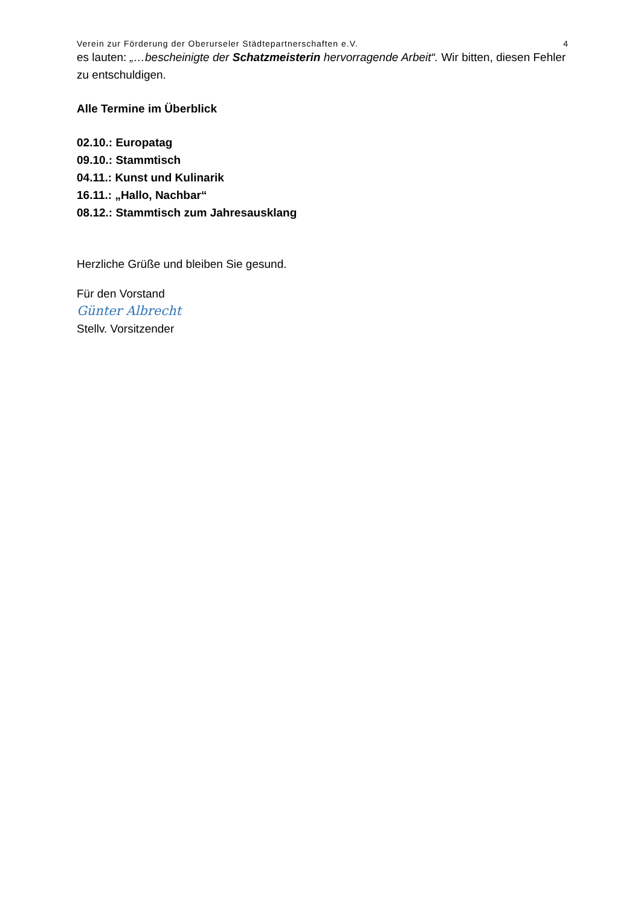Verein zur Förderung der Oberurseler Städtepartnerschaften e.V. 4
es lauten: „…bescheinigte der Schatzmeisterin hervorragende Arbeit“. Wir bitten, diesen Fehler zu entschuldigen.
Alle Termine im Überblick
02.10.: Europatag
09.10.: Stammtisch
04.11.: Kunst und Kulinarik
16.11.: „Hallo, Nachbar“
08.12.: Stammtisch zum Jahresausklang
Herzliche Grüße und bleiben Sie gesund.
Für den Vorstand
Günter Albrecht
Stellv. Vorsitzender